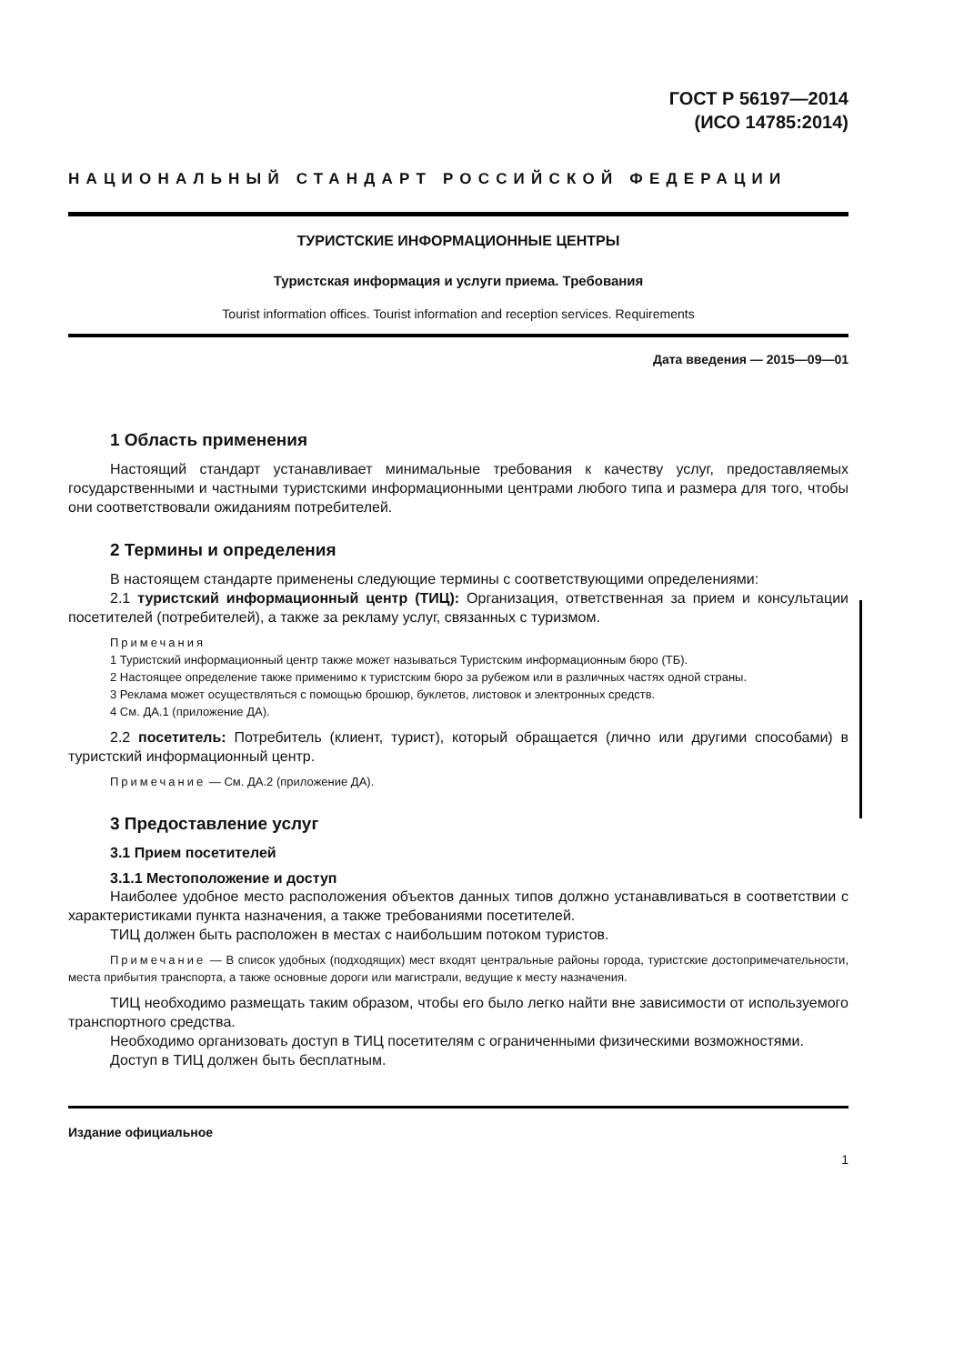ГОСТ Р 56197—2014
(ИСО 14785:2014)
НАЦИОНАЛЬНЫЙ СТАНДАРТ РОССИЙСКОЙ ФЕДЕРАЦИИ
ТУРИСТСКИЕ ИНФОРМАЦИОННЫЕ ЦЕНТРЫ
Туристская информация и услуги приема. Требования
Tourist information offices. Tourist information and reception services. Requirements
Дата введения — 2015—09—01
1 Область применения
Настоящий стандарт устанавливает минимальные требования к качеству услуг, предоставляемых государственными и частными туристскими информационными центрами любого типа и размера для того, чтобы они соответствовали ожиданиям потребителей.
2 Термины и определения
В настоящем стандарте применены следующие термины с соответствующими определениями:
2.1 туристский информационный центр (ТИЦ): Организация, ответственная за прием и консультации посетителей (потребителей), а также за рекламу услуг, связанных с туризмом.
Примечания
1 Туристский информационный центр также может называться Туристским информационным бюро (ТБ).
2 Настоящее определение также применимо к туристским бюро за рубежом или в различных частях одной страны.
3 Реклама может осуществляться с помощью брошюр, буклетов, листовок и электронных средств.
4 См. ДА.1 (приложение ДА).
2.2 посетитель: Потребитель (клиент, турист), который обращается (лично или другими способами) в туристский информационный центр.
Примечание — См. ДА.2 (приложение ДА).
3 Предоставление услуг
3.1 Прием посетителей
3.1.1 Местоположение и доступ
Наиболее удобное место расположения объектов данных типов должно устанавливаться в соответствии с характеристиками пункта назначения, а также требованиями посетителей.
ТИЦ должен быть расположен в местах с наибольшим потоком туристов.
Примечание — В список удобных (подходящих) мест входят центральные районы города, туристские достопримечательности, места прибытия транспорта, а также основные дороги или магистрали, ведущие к месту назначения.
ТИЦ необходимо размещать таким образом, чтобы его было легко найти вне зависимости от используемого транспортного средства.
Необходимо организовать доступ в ТИЦ посетителям с ограниченными физическими возможностями.
Доступ в ТИЦ должен быть бесплатным.
Издание официальное
1